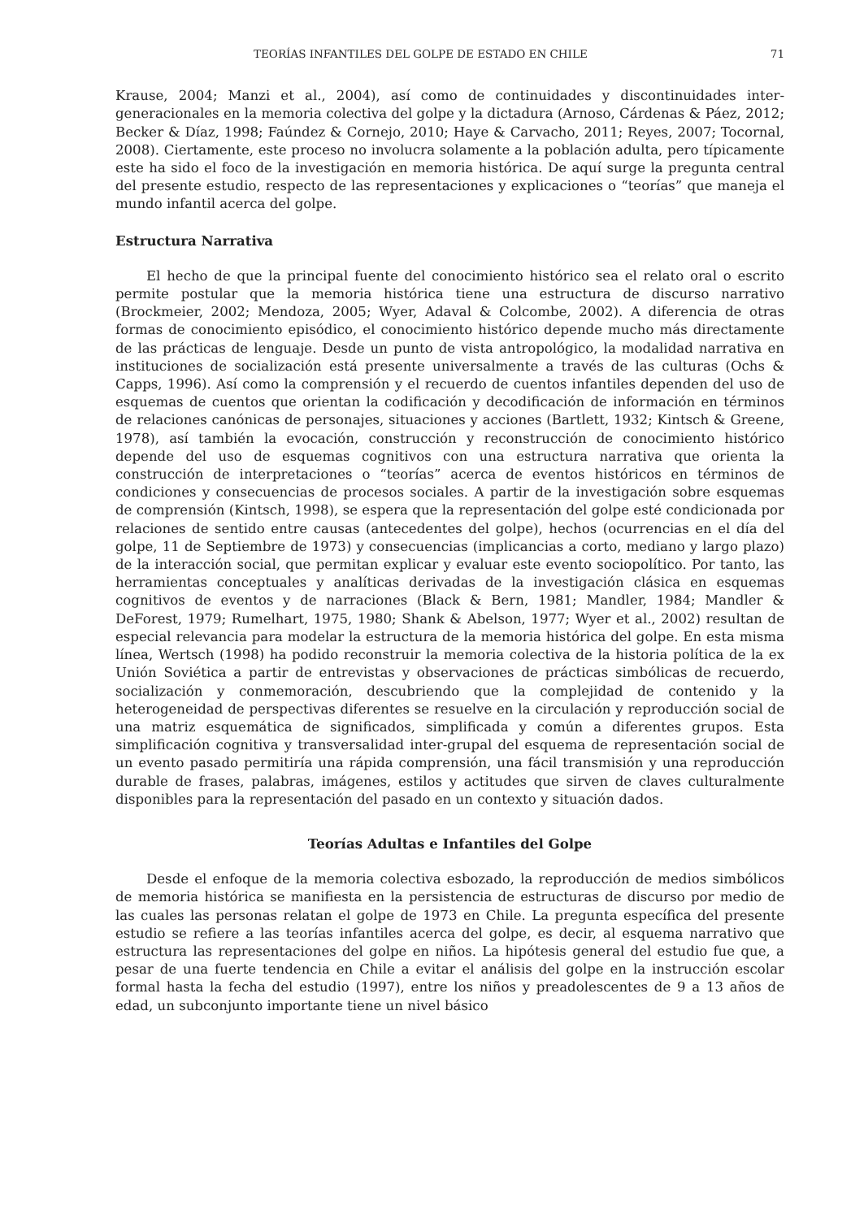TEORÍAS INFANTILES DEL GOLPE DE ESTADO EN CHILE 71
Krause, 2004; Manzi et al., 2004), así como de continuidades y discontinuidades inter-generacionales en la memoria colectiva del golpe y la dictadura (Arnoso, Cárdenas & Páez, 2012; Becker & Díaz, 1998; Faúndez & Cornejo, 2010; Haye & Carvacho, 2011; Reyes, 2007; Tocornal, 2008). Ciertamente, este proceso no involucra solamente a la población adulta, pero típicamente este ha sido el foco de la investigación en memoria histórica. De aquí surge la pregunta central del presente estudio, respecto de las representaciones y explicaciones o “teorías” que maneja el mundo infantil acerca del golpe.
Estructura Narrativa
El hecho de que la principal fuente del conocimiento histórico sea el relato oral o escrito permite postular que la memoria histórica tiene una estructura de discurso narrativo (Brockmeier, 2002; Mendoza, 2005; Wyer, Adaval & Colcombe, 2002). A diferencia de otras formas de conocimiento episódico, el conocimiento histórico depende mucho más directamente de las prácticas de lenguaje. Desde un punto de vista antropológico, la modalidad narrativa en instituciones de socialización está presente universalmente a través de las culturas (Ochs & Capps, 1996). Así como la comprensión y el recuerdo de cuentos infantiles dependen del uso de esquemas de cuentos que orientan la codificación y decodificación de información en términos de relaciones canónicas de personajes, situaciones y acciones (Bartlett, 1932; Kintsch & Greene, 1978), así también la evocación, construcción y reconstrucción de conocimiento histórico depende del uso de esquemas cognitivos con una estructura narrativa que orienta la construcción de interpretaciones o “teorías” acerca de eventos históricos en términos de condiciones y consecuencias de procesos sociales. A partir de la investigación sobre esquemas de comprensión (Kintsch, 1998), se espera que la representación del golpe esté condicionada por relaciones de sentido entre causas (antecedentes del golpe), hechos (ocurrencias en el día del golpe, 11 de Septiembre de 1973) y consecuencias (implicancias a corto, mediano y largo plazo) de la interacción social, que permitan explicar y evaluar este evento sociopolítico. Por tanto, las herramientas conceptuales y analíticas derivadas de la investigación clásica en esquemas cognitivos de eventos y de narraciones (Black & Bern, 1981; Mandler, 1984; Mandler & DeForest, 1979; Rumelhart, 1975, 1980; Shank & Abelson, 1977; Wyer et al., 2002) resultan de especial relevancia para modelar la estructura de la memoria histórica del golpe. En esta misma línea, Wertsch (1998) ha podido reconstruir la memoria colectiva de la historia política de la ex Unión Soviética a partir de entrevistas y observaciones de prácticas simbólicas de recuerdo, socialización y conmemoración, descubriendo que la complejidad de contenido y la heterogeneidad de perspectivas diferentes se resuelve en la circulación y reproducción social de una matriz esquemática de significados, simplificada y común a diferentes grupos. Esta simplificación cognitiva y transversalidad inter-grupal del esquema de representación social de un evento pasado permitiría una rápida comprensión, una fácil transmisión y una reproducción durable de frases, palabras, imágenes, estilos y actitudes que sirven de claves culturalmente disponibles para la representación del pasado en un contexto y situación dados.
Teorías Adultas e Infantiles del Golpe
Desde el enfoque de la memoria colectiva esbozado, la reproducción de medios simbólicos de memoria histórica se manifiesta en la persistencia de estructuras de discurso por medio de las cuales las personas relatan el golpe de 1973 en Chile. La pregunta específica del presente estudio se refiere a las teorías infantiles acerca del golpe, es decir, al esquema narrativo que estructura las representaciones del golpe en niños. La hipótesis general del estudio fue que, a pesar de una fuerte tendencia en Chile a evitar el análisis del golpe en la instrucción escolar formal hasta la fecha del estudio (1997), entre los niños y preadolescentes de 9 a 13 años de edad, un subconjunto importante tiene un nivel básico